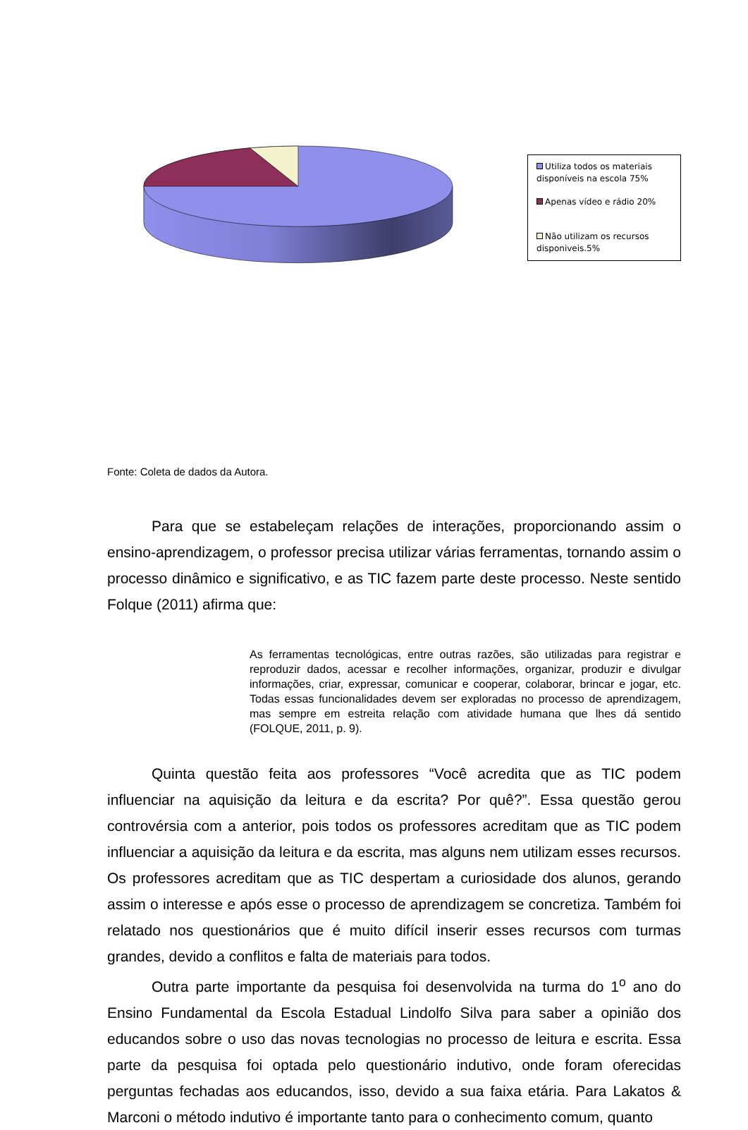Utiliza todos os materiais disponíveis na escola 75%
Apenas vídeo e rádio 20%
Não utilizam os recursos disponiveis.5%
Fonte: Coleta de dados da Autora.
Para que se estabeleçam relações de interações, proporcionando assim o ensino-aprendizagem, o professor precisa utilizar várias ferramentas, tornando assim o processo dinâmico e significativo, e as TIC fazem parte deste processo. Neste sentido Folque (2011) afirma que:
As ferramentas tecnológicas, entre outras razões, são utilizadas para registrar e reproduzir dados, acessar e recolher informações, organizar, produzir e divulgar informações, criar, expressar, comunicar e cooperar, colaborar, brincar e jogar, etc. Todas essas funcionalidades devem ser exploradas no processo de aprendizagem, mas sempre em estreita relação com atividade humana que lhes dá sentido (FOLQUE, 2011, p. 9).
Quinta questão feita aos professores “Você acredita que as TIC podem influenciar na aquisição da leitura e da escrita? Por quê?”. Essa questão gerou controvérsia com a anterior, pois todos os professores acreditam que as TIC podem influenciar a aquisição da leitura e da escrita, mas alguns nem utilizam esses recursos. Os professores acreditam que as TIC despertam a curiosidade dos alunos, gerando assim o interesse e após esse o processo de aprendizagem se concretiza. Também foi relatado nos questionários que é muito difícil inserir esses recursos com turmas grandes, devido a conflitos e falta de materiais para todos.
Outra parte importante da pesquisa foi desenvolvida na turma do 1<sup>o</sup> ano do Ensino Fundamental da Escola Estadual Lindolfo Silva para saber a opinião dos educandos sobre o uso das novas tecnologias no processo de leitura e escrita. Essa parte da pesquisa foi optada pelo questionário indutivo, onde foram oferecidas perguntas fechadas aos educandos, isso, devido a sua faixa etária. Para Lakatos & Marconi o método indutivo é importante tanto para o conhecimento comum, quanto